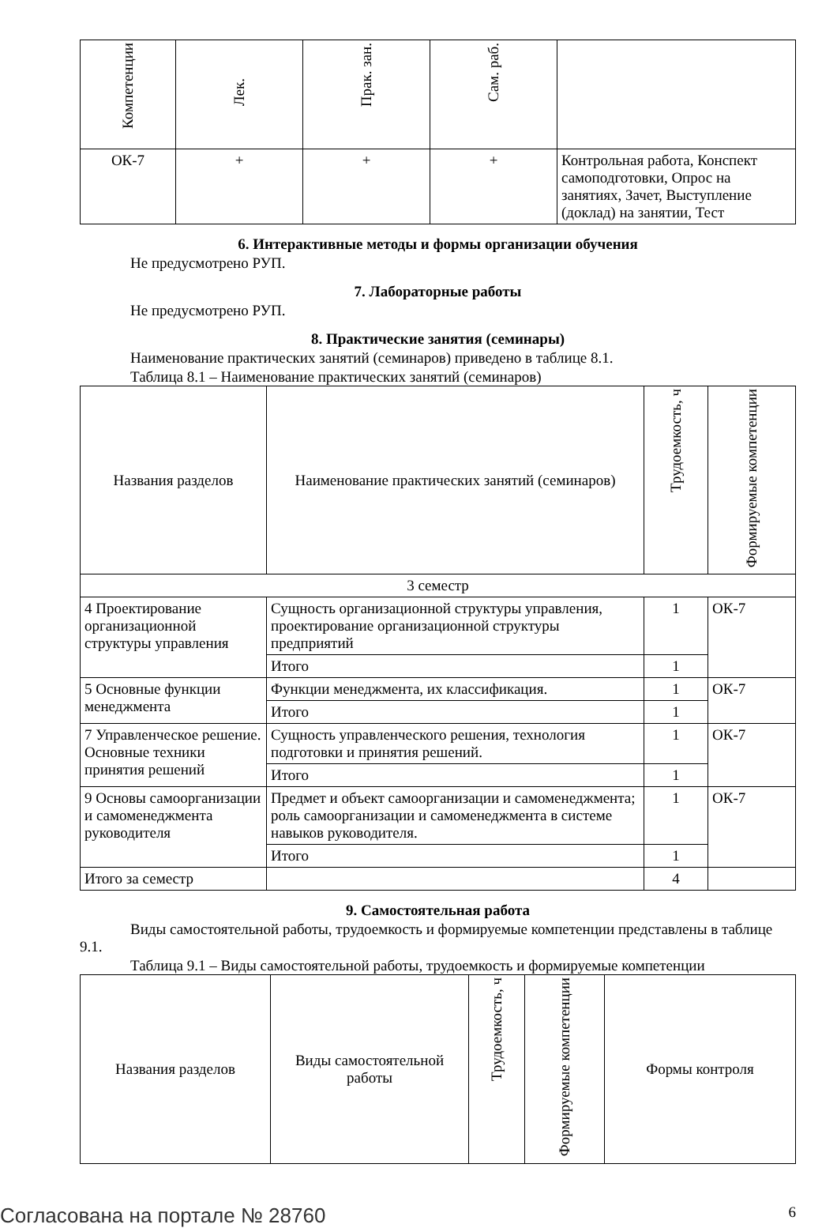| Компетенции | Лек. | Прак. зан. | Сам. раб. | |
| --- | --- | --- | --- | --- |
| ОК-7 | + | + | + | Контрольная работа, Конспект самоподготовки, Опрос на занятиях, Зачет, Выступление (доклад) на занятии, Тест |
6. Интерактивные методы и формы организации обучения
Не предусмотрено РУП.
7. Лабораторные работы
Не предусмотрено РУП.
8. Практические занятия (семинары)
Наименование практических занятий (семинаров) приведено в таблице 8.1.
Таблица 8.1 – Наименование практических занятий (семинаров)
| Названия разделов | Наименование практических занятий (семинаров) | Трудоемкость, ч | Формируемые компетенции |
| --- | --- | --- | --- |
| 3 семестр | | | |
| 4 Проектирование организационной структуры управления | Сущность организационной структуры управления, проектирование организационной структуры предприятий | 1 | ОК-7 |
| | Итого | 1 | |
| 5 Основные функции менеджмента | Функции менеджмента, их классификация. | 1 | ОК-7 |
| | Итого | 1 | |
| 7 Управленческое решение. Основные техники принятия решений | Сущность управленческого решения, технология подготовки и принятия решений. | 1 | ОК-7 |
| | Итого | 1 | |
| 9 Основы самоорганизации и самоменеджмента руководителя | Предмет и объект самоорганизации и самоменеджмента; роль самоорганизации и самоменеджмента в системе навыков руководителя. | 1 | ОК-7 |
| | Итого | 1 | |
| Итого за семестр | | 4 | |
9. Самостоятельная работа
Виды самостоятельной работы, трудоемкость и формируемые компетенции представлены в таблице 9.1.
Таблица 9.1 – Виды самостоятельной работы, трудоемкость и формируемые компетенции
| Названия разделов | Виды самостоятельной работы | Трудоемкость, ч | Формируемые компетенции | Формы контроля |
| --- | --- | --- | --- | --- |
Согласована на портале № 28760 6